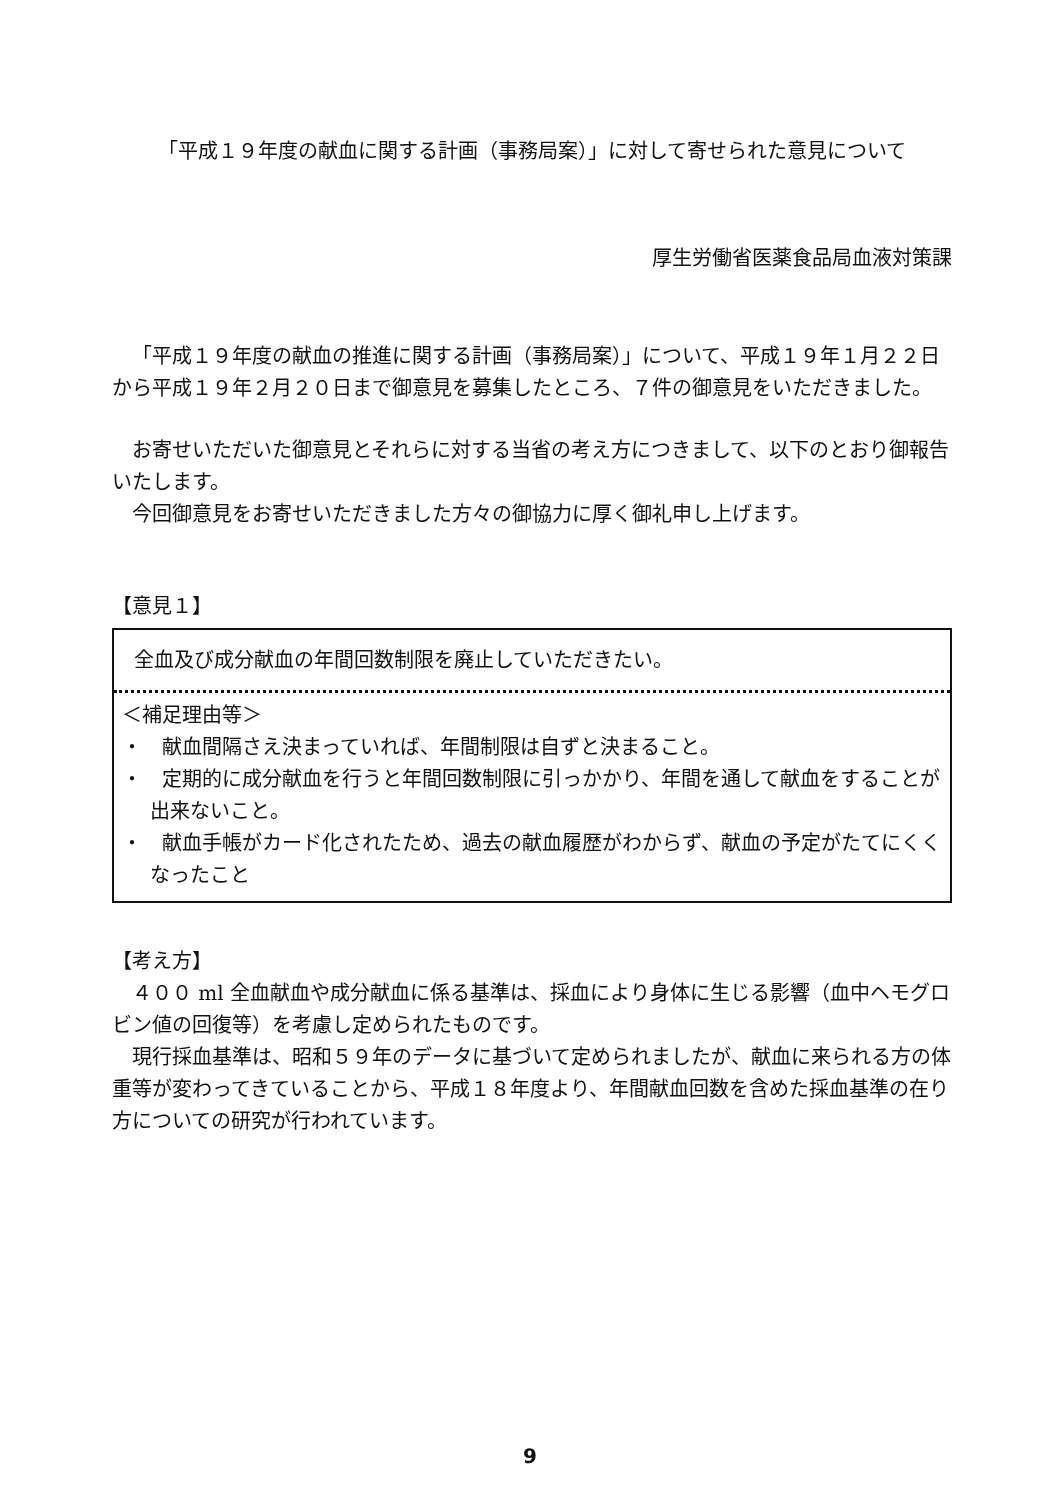「平成１９年度の献血に関する計画（事務局案）」に対して寄せられた意見について
厚生労働省医薬食品局血液対策課
「平成１９年度の献血の推進に関する計画（事務局案）」について、平成１９年１月２２日から平成１９年２月２０日まで御意見を募集したところ、７件の御意見をいただきました。
お寄せいただいた御意見とそれらに対する当省の考え方につきまして、以下のとおり御報告いたします。
今回御意見をお寄せいただきました方々の御協力に厚く御礼申し上げます。
【意見１】
全血及び成分献血の年間回数制限を廃止していただきたい。
＜補足理由等＞
・　献血間隔さえ決まっていれば、年間制限は自ずと決まること。
・　定期的に成分献血を行うと年間回数制限に引っかかり、年間を通して献血をすることが出来ないこと。
・　献血手帳がカード化されたため、過去の献血履歴がわからず、献血の予定がたてにくくなったこと
【考え方】
４００ ml 全血献血や成分献血に係る基準は、採血により身体に生じる影響（血中ヘモグロビン値の回復等）を考慮し定められたものです。
現行採血基準は、昭和５９年のデータに基づいて定められましたが、献血に来られる方の体重等が変わってきていることから、平成１８年度より、年間献血回数を含めた採血基準の在り方についての研究が行われています。
9